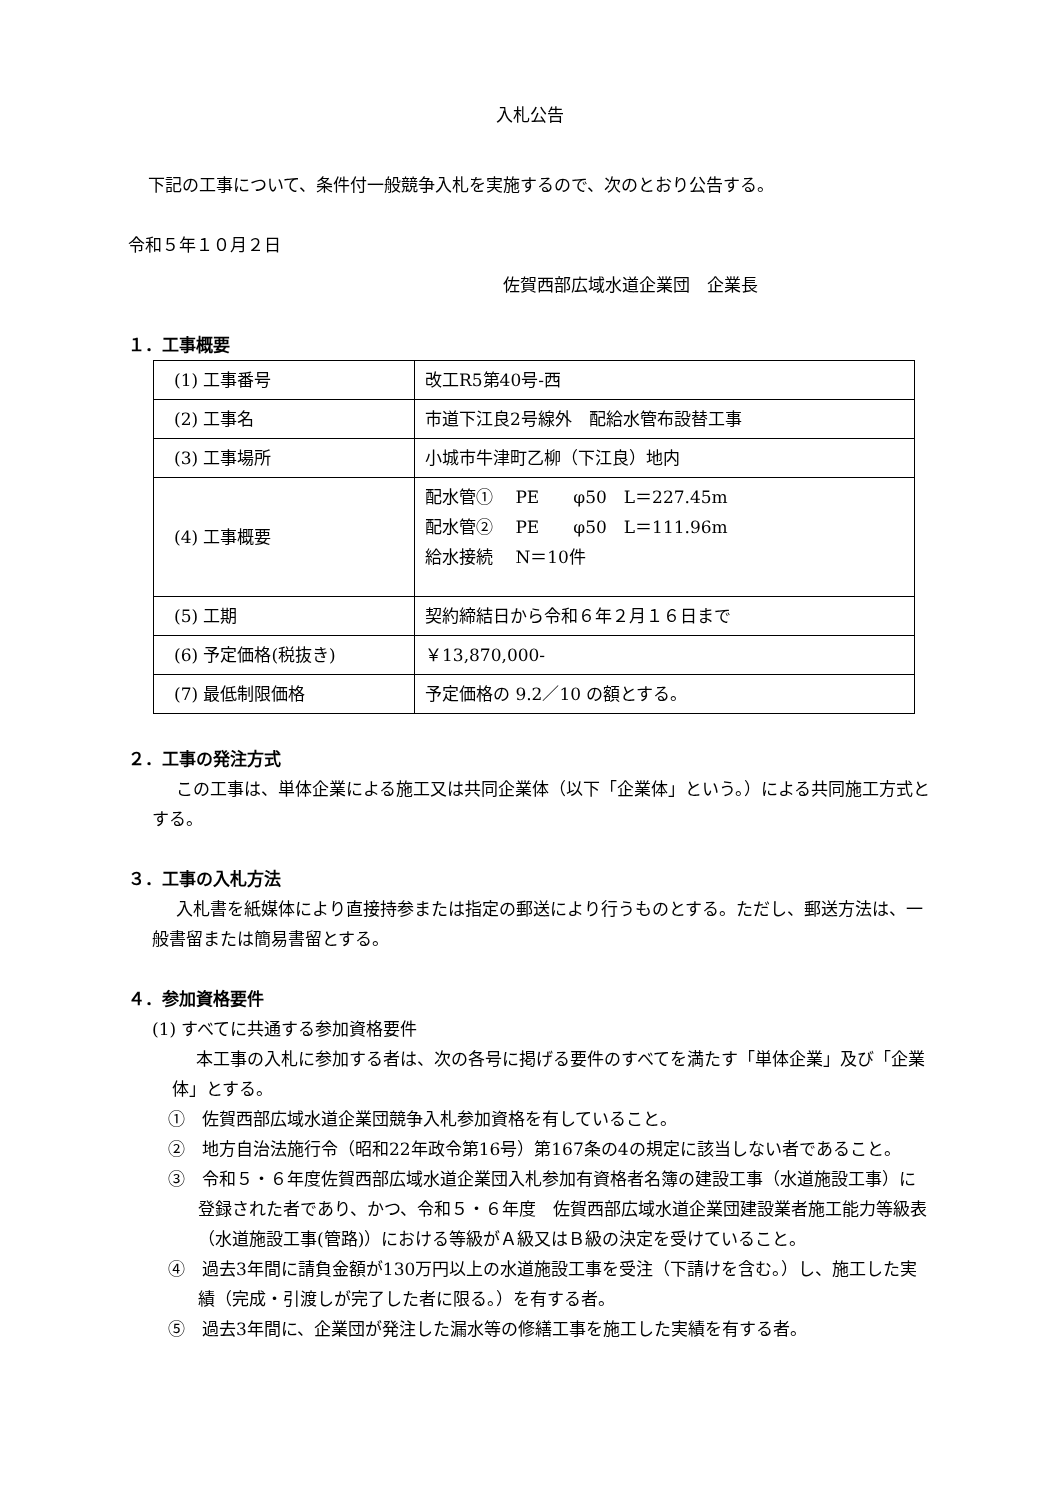入札公告
下記の工事について、条件付一般競争入札を実施するので、次のとおり公告する。
令和５年１０月２日
佐賀西部広域水道企業団　企業長
１．工事概要
| (1) 工事番号 | 改工R5第40号-西 |
| (2) 工事名 | 市道下江良2号線外 配給水管布設替工事 |
| (3) 工事場所 | 小城市牛津町乙柳（下江良）地内 |
| (4) 工事概要 | 配水管① PE φ50 L＝227.45m 配水管② PE φ50 L＝111.96m 給水接続 N＝10件 |
| (5) 工期 | 契約締結日から令和６年２月１６日まで |
| (6) 予定価格(税抜き) | ￥13,870,000- |
| (7) 最低制限価格 | 予定価格の 9.2／10 の額とする。 |
２．工事の発注方式
この工事は、単体企業による施工又は共同企業体（以下「企業体」という。）による共同施工方式とする。
３．工事の入札方法
入札書を紙媒体により直接持参または指定の郵送により行うものとする。ただし、郵送方法は、一般書留または簡易書留とする。
４．参加資格要件
(1) すべてに共通する参加資格要件
本工事の入札に参加する者は、次の各号に掲げる要件のすべてを満たす「単体企業」及び「企業体」とする。
①　佐賀西部広域水道企業団競争入札参加資格を有していること。
②　地方自治法施行令（昭和22年政令第16号）第167条の4の規定に該当しない者であること。
③　令和５・６年度佐賀西部広域水道企業団入札参加有資格者名簿の建設工事（水道施設工事）に登録された者であり、かつ、令和５・６年度　佐賀西部広域水道企業団建設業者施工能力等級表（水道施設工事(管路)）における等級がＡ級又はＢ級の決定を受けていること。
④　過去3年間に請負金額が130万円以上の水道施設工事を受注（下請けを含む。）し、施工した実績（完成・引渡しが完了した者に限る。）を有する者。
⑤　過去3年間に、企業団が発注した漏水等の修繕工事を施工した実績を有する者。